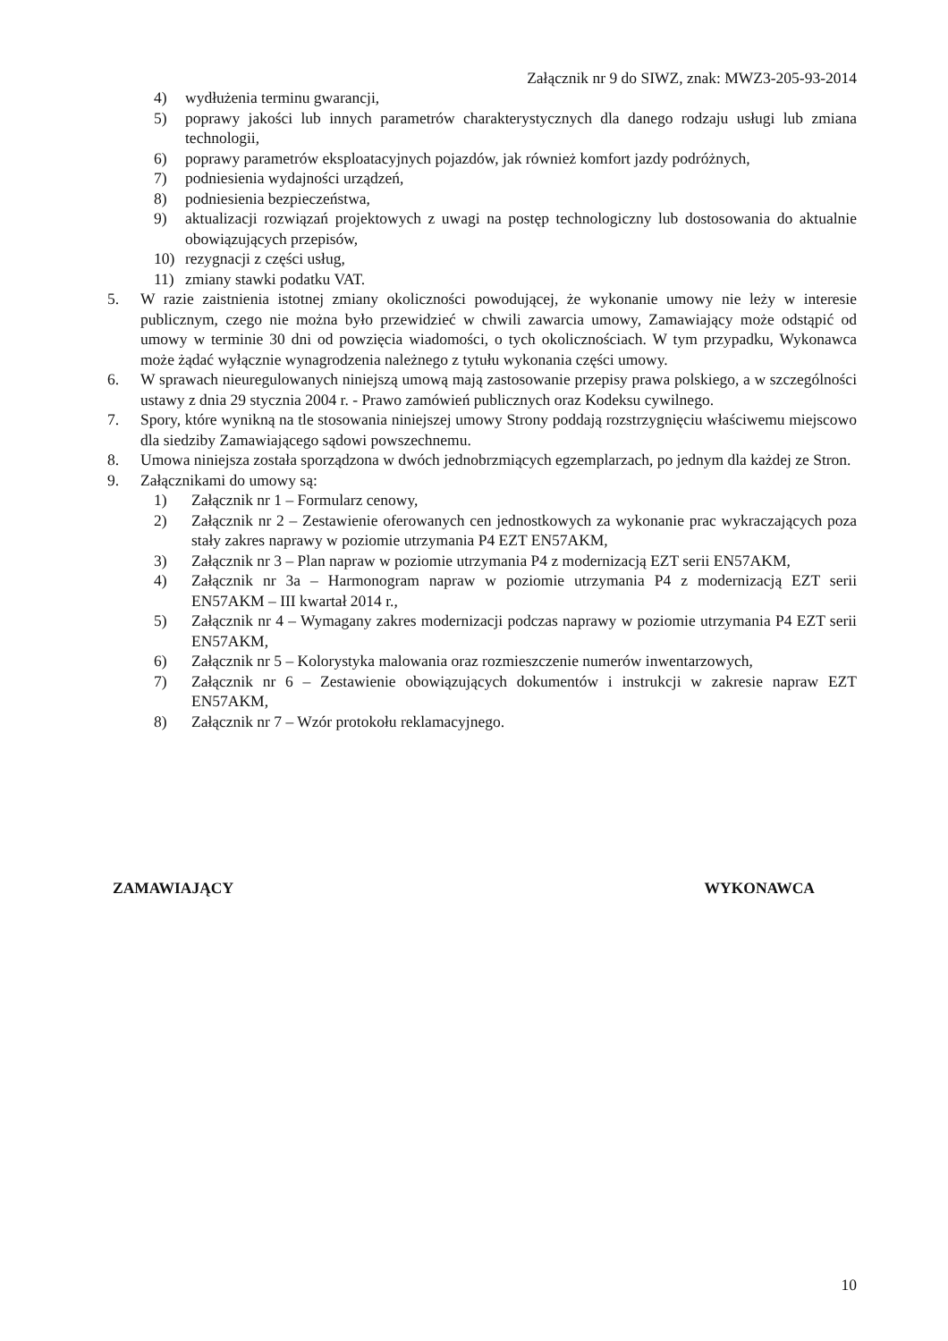Załącznik nr 9 do SIWZ, znak: MWZ3-205-93-2014
4) wydłużenia terminu gwarancji,
5) poprawy jakości lub innych parametrów charakterystycznych dla danego rodzaju usługi lub zmiana technologii,
6) poprawy parametrów eksploatacyjnych pojazdów, jak również komfort jazdy podróżnych,
7) podniesienia wydajności urządzeń,
8) podniesienia bezpieczeństwa,
9) aktualizacji rozwiązań projektowych z uwagi na postęp technologiczny lub dostosowania do aktualnie obowiązujących przepisów,
10) rezygnacji z części usług,
11) zmiany stawki podatku VAT.
5. W razie zaistnienia istotnej zmiany okoliczności powodującej, że wykonanie umowy nie leży w interesie publicznym, czego nie można było przewidzieć w chwili zawarcia umowy, Zamawiający może odstąpić od umowy w terminie 30 dni od powzięcia wiadomości, o tych okolicznościach. W tym przypadku, Wykonawca może żądać wyłącznie wynagrodzenia należnego z tytułu wykonania części umowy.
6. W sprawach nieuregulowanych niniejszą umową mają zastosowanie przepisy prawa polskiego, a w szczególności ustawy z dnia 29 stycznia 2004 r. - Prawo zamówień publicznych oraz Kodeksu cywilnego.
7. Spory, które wynikną na tle stosowania niniejszej umowy Strony poddają rozstrzygnięciu właściwemu miejscowo dla siedziby Zamawiającego sądowi powszechnemu.
8. Umowa niniejsza została sporządzona w dwóch jednobrzmiących egzemplarzach, po jednym dla każdej ze Stron.
9. Załącznikami do umowy są:
1) Załącznik nr 1 – Formularz cenowy,
2) Załącznik nr 2 – Zestawienie oferowanych cen jednostkowych za wykonanie prac wykraczających poza stały zakres naprawy w poziomie utrzymania P4 EZT EN57AKM,
3) Załącznik nr 3 – Plan napraw w poziomie utrzymania P4 z modernizacją EZT serii EN57AKM,
4) Załącznik nr 3a – Harmonogram napraw w poziomie utrzymania P4 z modernizacją EZT serii EN57AKM – III kwartał 2014 r.,
5) Załącznik nr 4 – Wymagany zakres modernizacji podczas naprawy w poziomie utrzymania P4 EZT serii EN57AKM,
6) Załącznik nr 5 – Kolorystyka malowania oraz rozmieszczenie numerów inwentarzowych,
7) Załącznik nr 6 – Zestawienie obowiązujących dokumentów i instrukcji w zakresie napraw EZT EN57AKM,
8) Załącznik nr 7 – Wzór protokołu reklamacyjnego.
ZAMAWIAJĄCY WYKONAWCA
10